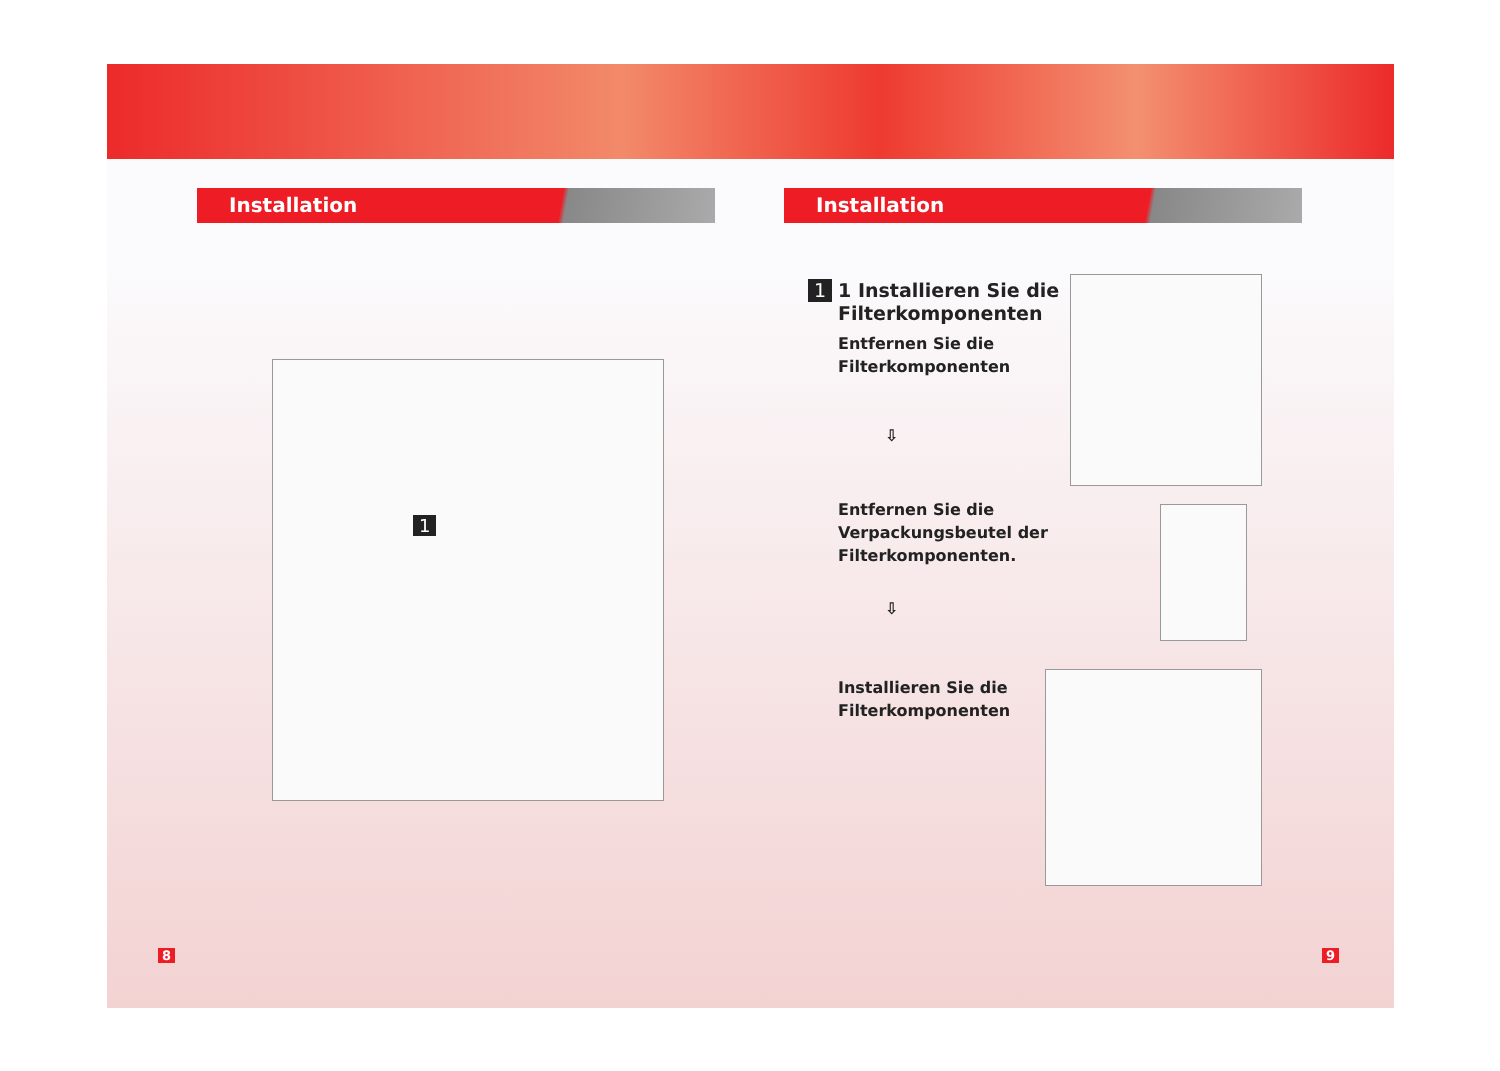Installation
1
8
Installation
1 1 Installieren Sie die
Filterkomponenten
Entfernen Sie die
Filterkomponenten
⇩
Entfernen Sie die
Verpackungsbeutel der
Filterkomponenten.
⇩
Installieren Sie die
Filterkomponenten
9